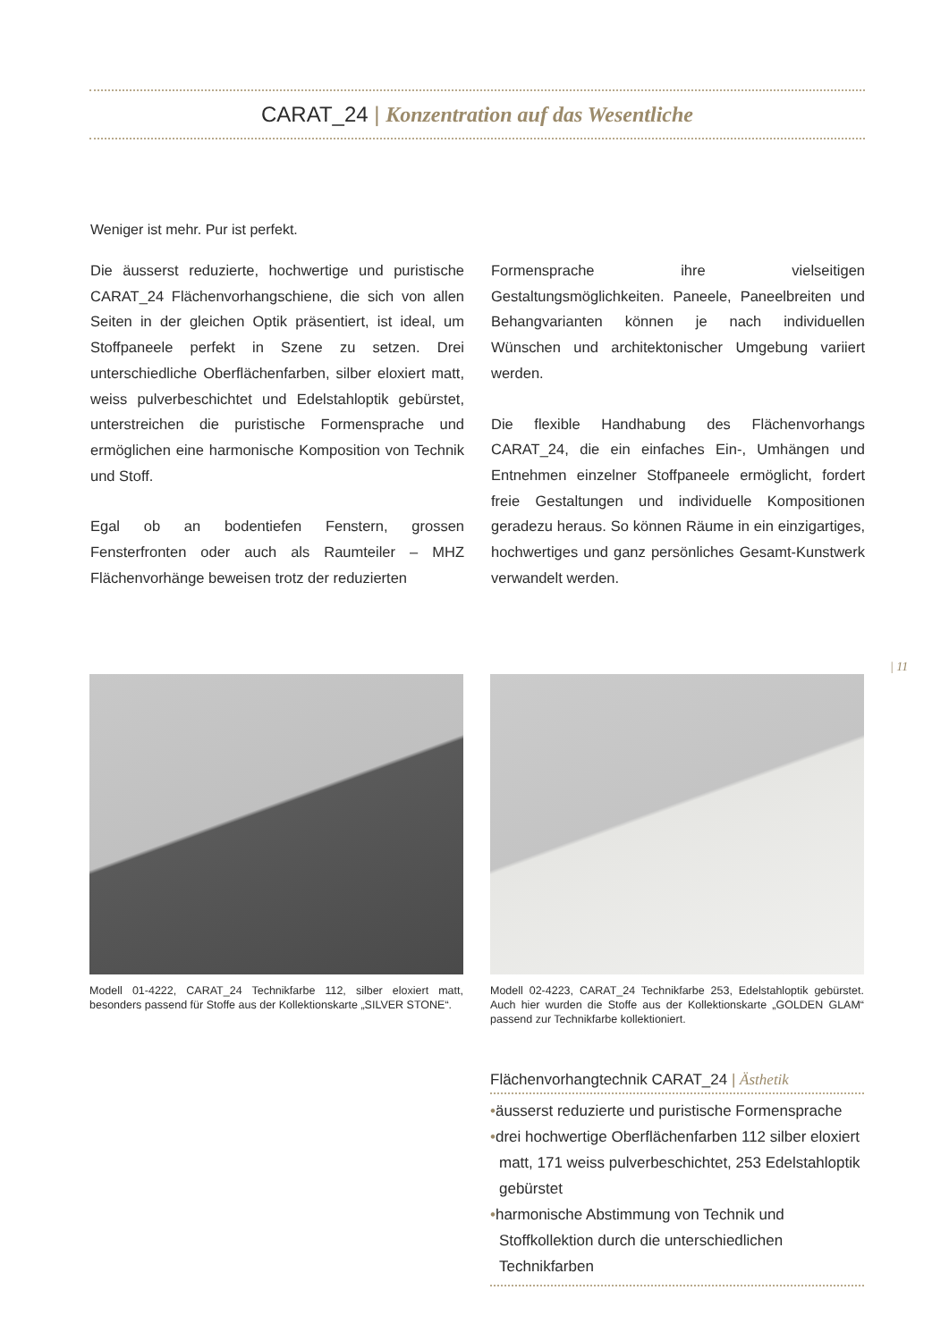CARAT_24 | Konzentration auf das Wesentliche
Weniger ist mehr. Pur ist perfekt.
Die äusserst reduzierte, hochwertige und puristische CARAT_24 Flächenvorhangschiene, die sich von allen Seiten in der gleichen Optik präsentiert, ist ideal, um Stoffpaneele perfekt in Szene zu setzen. Drei unterschiedliche Oberflächenfarben, silber eloxiert matt, weiss pulverbeschichtet und Edelstahloptik gebürstet, unterstreichen die puristische Formensprache und ermöglichen eine harmonische Komposition von Technik und Stoff.
Egal ob an bodentiefen Fenstern, grossen Fensterfronten oder auch als Raumteiler – MHZ Flächenvorhänge beweisen trotz der reduzierten
Formensprache ihre vielseitigen Gestaltungsmöglichkeiten. Paneele, Paneelbreiten und Behangvarianten können je nach individuellen Wünschen und architektonischer Umgebung variiert werden.
Die flexible Handhabung des Flächenvorhangs CARAT_24, die ein einfaches Ein-, Umhängen und Entnehmen einzelner Stoffpaneele ermöglicht, fordert freie Gestaltungen und individuelle Kompositionen geradezu heraus. So können Räume in ein einzigartiges, hochwertiges und ganz persönliches Gesamt-Kunstwerk verwandelt werden.
| 11
Modell 01-4222, CARAT_24 Technikfarbe 112, silber eloxiert matt, besonders passend für Stoffe aus der Kollektionskarte „SILVER STONE“.
Modell 02-4223, CARAT_24 Technikfarbe 253, Edelstahloptik gebürstet. Auch hier wurden die Stoffe aus der Kollektionskarte „GOLDEN GLAM“ passend zur Technikfarbe kollektioniert.
Flächenvorhangtechnik CARAT_24 | Ästhetik
•äusserst reduzierte und puristische Formensprache
•drei hochwertige Oberflächenfarben 112 silber eloxiert matt, 171 weiss pulverbeschichtet, 253 Edelstahloptik gebürstet
•harmonische Abstimmung von Technik und Stoffkollektion durch die unterschiedlichen Technikfarben